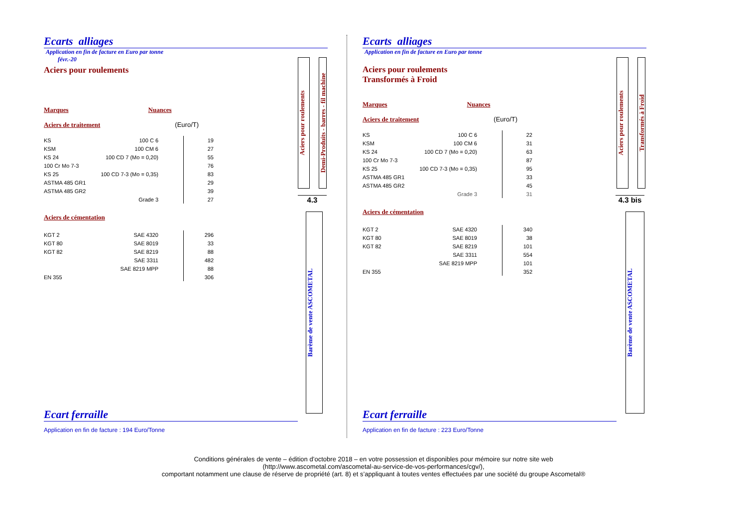Ecarts alliages
Application en fin de facture en Euro par tonne
févr.-20
Aciers pour roulements
Marques Nuances
Aciers de traitement (Euro/T)
| KS | 100 C 6 | | 19 |
| KSM | 100 CM 6 | | 27 |
| KS 24 | 100 CD 7 (Mo = 0,20) | | 55 |
| 100 Cr Mo 7-3 | | | 76 |
| KS 25 | 100 CD 7-3 (Mo = 0,35) | | 83 |
| ASTMA 485 GR1 | | | 29 |
| ASTMA 485 GR2 | | | 39 |
| | Grade 3 | | 27 |
Aciers de cémentation
| KGT 2 | SAE 4320 | | 296 |
| KGT 80 | SAE 8019 | | 33 |
| KGT 82 | SAE 8219 | | 88 |
| | SAE 3311 | | 482 |
| | SAE 8219 MPP | | 88 |
| EN 355 | | | 306 |
Aciers pour roulements
Demi-Produits - barres - fil machine
4.3
Barème de vente ASCOMETAL
Ecart ferraille
Application en fin de facture : 194 Euro/Tonne
Ecarts alliages
Application en fin de facture en Euro par tonne
Aciers pour roulements
Transformés à Froid
Marques Nuances
Aciers de traitement (Euro/T)
| KS | 100 C 6 | | 22 |
| KSM | 100 CM 6 | | 31 |
| KS 24 | 100 CD 7 (Mo = 0,20) | | 63 |
| 100 Cr Mo 7-3 | | | 87 |
| KS 25 | 100 CD 7-3 (Mo = 0,35) | | 95 |
| ASTMA 485 GR1 | | | 33 |
| ASTMA 485 GR2 | | | 45 |
| | Grade 3 | | 31 |
Aciers de cémentation
| KGT 2 | SAE 4320 | | 340 |
| KGT 80 | SAE 8019 | | 38 |
| KGT 82 | SAE 8219 | | 101 |
| | SAE 3311 | | 554 |
| | SAE 8219 MPP | | 101 |
| EN 355 | | | 352 |
Aciers pour roulements
Transformés à Froid
4.3 bis
Barème de vente ASCOMETAL
Ecart ferraille
Application en fin de facture : 223 Euro/Tonne
Conditions générales de vente – édition d’octobre 2018 – en votre possession et disponibles pour mémoire sur notre site web
(http://www.ascometal.com/ascometal-au-service-de-vos-performances/cgv/),
comportant notamment une clause de réserve de propriété (art. 8) et s’appliquant à toutes ventes effectuées par une société du groupe Ascometal®